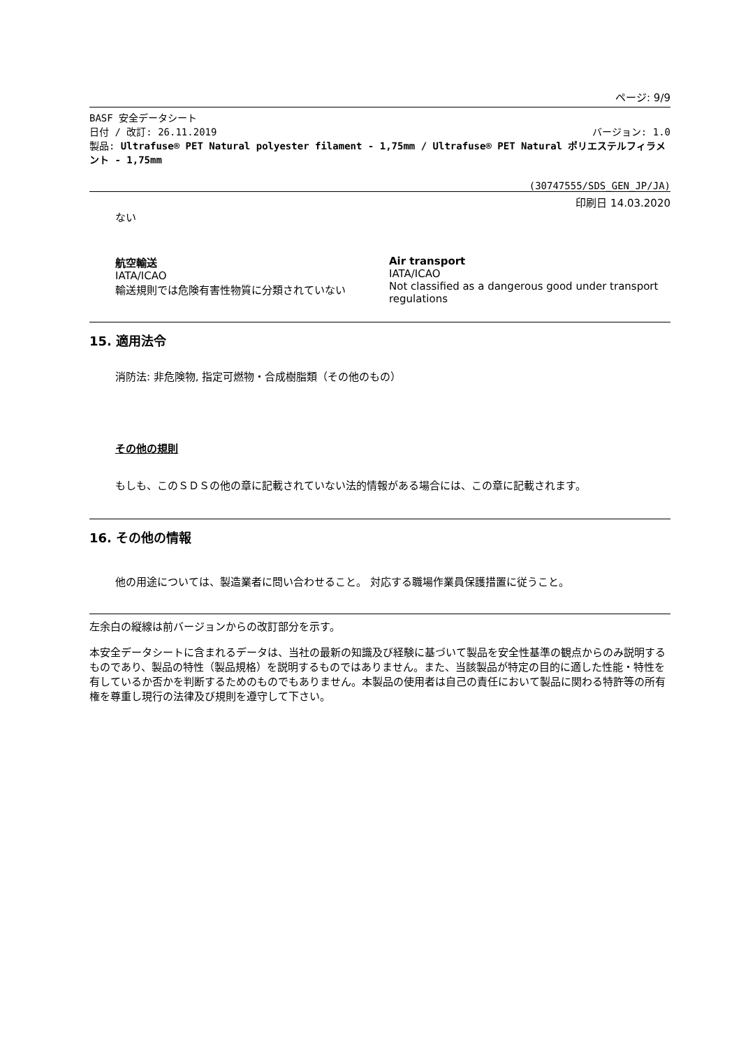ページ: 9/9
BASF 安全データシート
日付 / 改訂: 26.11.2019 バージョン: 1.0
製品: Ultrafuse® PET Natural polyester filament - 1,75mm / Ultrafuse® PET Natural ポリエステルフィラメント - 1,75mm
(30747555/SDS_GEN_JP/JA)
印刷日 14.03.2020
ない
航空輸送
IATA/ICAO
輸送規則では危険有害性物質に分類されていない
Air transport
IATA/ICAO
Not classified as a dangerous good under transport regulations
15. 適用法令
消防法: 非危険物, 指定可燃物・合成樹脂類（その他のもの）
その他の規則
もしも、このＳＤＳの他の章に記載されていない法的情報がある場合には、この章に記載されます。
16. その他の情報
他の用途については、製造業者に問い合わせること。 対応する職場作業員保護措置に従うこと。
左余白の縦線は前バージョンからの改訂部分を示す。
本安全データシートに含まれるデータは、当社の最新の知識及び経験に基づいて製品を安全性基準の観点からのみ説明するものであり、製品の特性（製品規格）を説明するものではありません。また、当該製品が特定の目的に適した性能・特性を有しているか否かを判断するためのものでもありません。本製品の使用者は自己の責任において製品に関わる特許等の所有権を尊重し現行の法律及び規則を遵守して下さい。